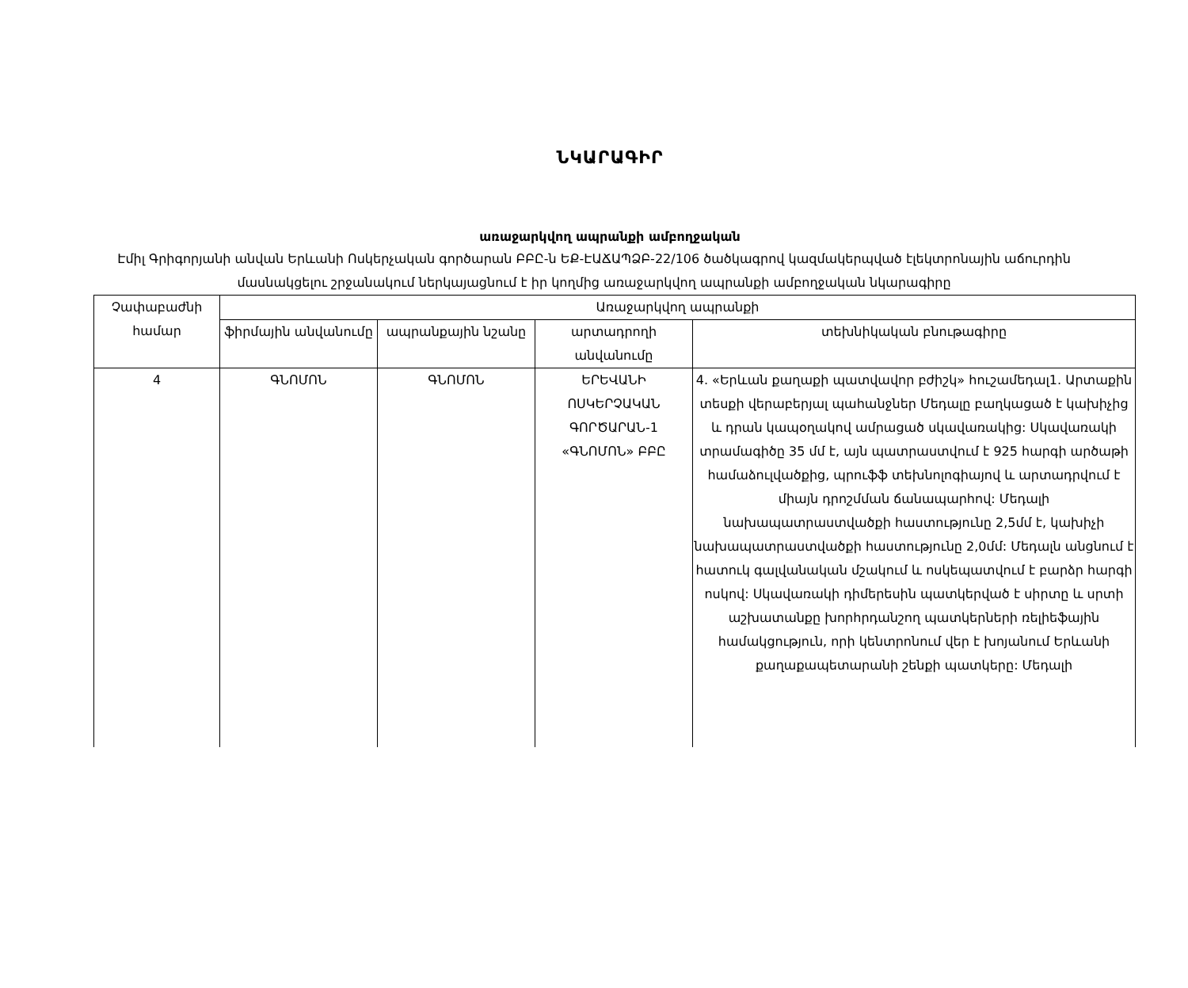ՆԿԱՐԱԳԻՐ
առաջարկվող ապրանքի ամբողջական
Էմիլ Գրիգորյանի անվան Երևանի Ոսկերչական գործարան ԲԲԸ-ն ԵՔ-ԷԱՃԱՊՁԲ-22/106 ծածկագրով կազմակերպված էլեկտրոնային աճուրդին մասնակցելու շրջանակում ներկայացնում է իր կողմից առաջարկվող ապրանքի ամբողջական նկարագիրը
| Չափաբաժնի համար | Առաջարկվող ապրանքի | | | |
| --- | --- | --- | --- | --- |
| | ֆիրմային անվանումը | ապրանքային նշանը | արտադրողի անվանումը | տեխնիկական բնութագիրը |
| 4 | ԳՆՈՄՈՆ | ԳՆՈՄՈՆ | ԵՐԵՎԱՆԻ ՈՍԿԵՐՉԱԿԱՆ ԳՈՐԾԱՐԱՆ-1 «ԳՆՈՄՈՆ» ԲԲԸ | 4. «Երևան քաղաքի պատվավոր բժիշկ» հուշամեդալ1. Արտաքին տեսքի վերաբերյալ պահանջներ Մեդալը բաղկացած է կախիչից և դրան կապօղակով ամրացած սկավառակից: Սկավառակի տրամագիծը 35 մմ է, այն պատրաստվում է 925 հարգի արծաթի համաձուլվածքից, պրուֆֆ տեխնոլոգիայով և արտադրվում է միայն դրոշմման ճանապարհով: Մեդալի նախապատրաստվածքի հաստությունը 2,5մմ է, կախիչի նախապատրաստվածքի հաստությունը 2,0մմ: Մեդալն անցնում է հատուկ գալվանական մշակում և ոսկեպատվում է բարձր հարգի ոսկով: Սկավառակի դիմերեսին պատկերված է սիրտը և սրտի աշխատանքը խորհրդանշող պատկերների ռելիեֆային համակցություն, որի կենտրոնում վեր է խոյանում Երևանի քաղաքապետարանի շենքի պատկերը: Մեդալի |